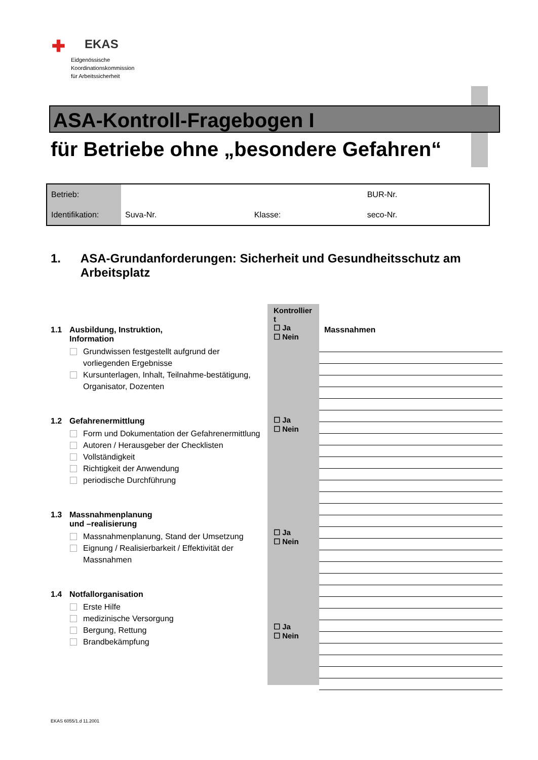✚ EKAS
Eidgenössische
Koordinationskommission
für Arbeitssicherheit
ASA-Kontroll-Fragebogen I
für Betriebe ohne „besondere Gefahren“
| Betrieb: | | | BUR-Nr. |
| Identifikation: | Suva-Nr. | Klasse: | seco-Nr. |
1. ASA-Grundanforderungen: Sicherheit und Gesundheitsschutz am Arbeitsplatz
1.1 Ausbildung, Instruktion,
Information
Grundwissen festgestellt aufgrund der vorliegenden Ergebnisse
Kursunterlagen, Inhalt, Teilnahme-bestätigung, Organisator, Dozenten
1.2 Gefahrenermittlung
Form und Dokumentation der Gefahrenermittlung
Autoren / Herausgeber der Checklisten
Vollständigkeit
Richtigkeit der Anwendung
periodische Durchführung
1.3 Massnahmenplanung
und –realisierung
Massnahmenplanung, Stand der Umsetzung
Eignung / Realisierbarkeit / Effektivität der Massnahmen
1.4 Notfallorganisation
Erste Hilfe
medizinische Versorgung
Bergung, Rettung
Brandbekämpfung
Kontrollier t
☐ Ja
☐ Nein
☐ Ja
☐ Nein
☐ Ja
☐ Nein
☐ Ja
☐ Nein
Massnahmen
EKAS 6055/1.d 11.2001